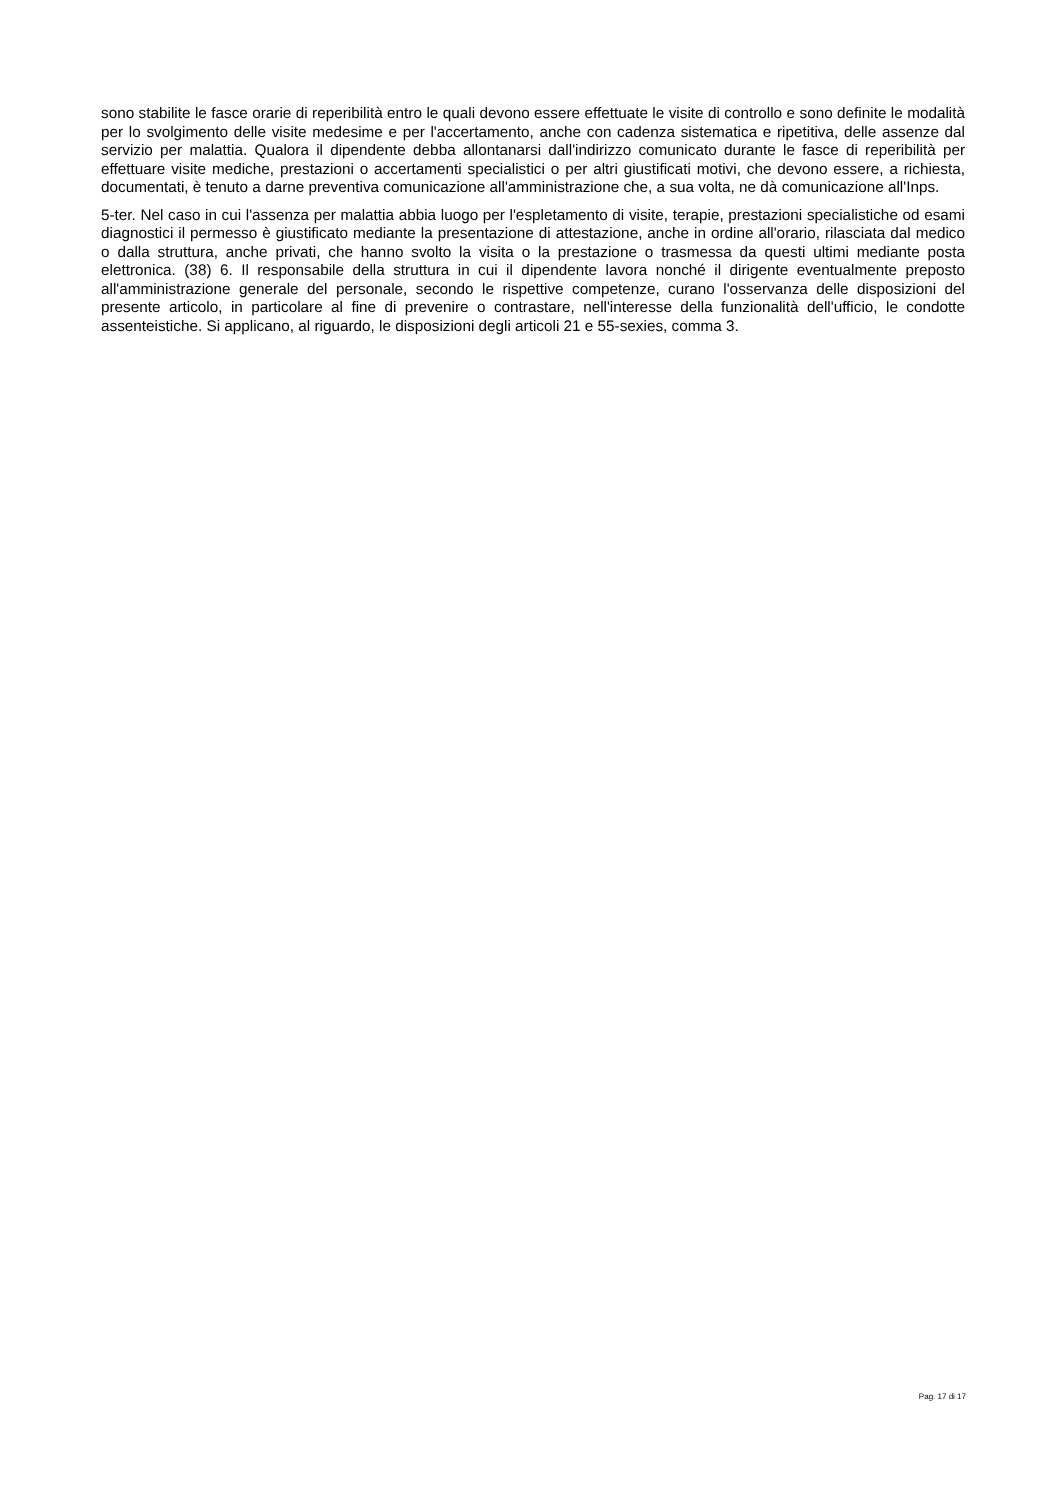sono stabilite le fasce orarie di reperibilità entro le quali devono essere effettuate le visite di controllo e sono definite le modalità per lo svolgimento delle visite medesime e per l'accertamento, anche con cadenza sistematica e ripetitiva, delle assenze dal servizio per malattia. Qualora il dipendente debba allontanarsi dall'indirizzo comunicato durante le fasce di reperibilità per effettuare visite mediche, prestazioni o accertamenti specialistici o per altri giustificati motivi, che devono essere, a richiesta, documentati, è tenuto a darne preventiva comunicazione all'amministrazione che, a sua volta, ne dà comunicazione all'Inps.
5-ter. Nel caso in cui l'assenza per malattia abbia luogo per l'espletamento di visite, terapie, prestazioni specialistiche od esami diagnostici il permesso è giustificato mediante la presentazione di attestazione, anche in ordine all'orario, rilasciata dal medico o dalla struttura, anche privati, che hanno svolto la visita o la prestazione o trasmessa da questi ultimi mediante posta elettronica. (38) 6. Il responsabile della struttura in cui il dipendente lavora nonché il dirigente eventualmente preposto all'amministrazione generale del personale, secondo le rispettive competenze, curano l'osservanza delle disposizioni del presente articolo, in particolare al fine di prevenire o contrastare, nell'interesse della funzionalità dell'ufficio, le condotte assenteistiche. Si applicano, al riguardo, le disposizioni degli articoli 21 e 55-sexies, comma 3.
Pag. 17 di 17